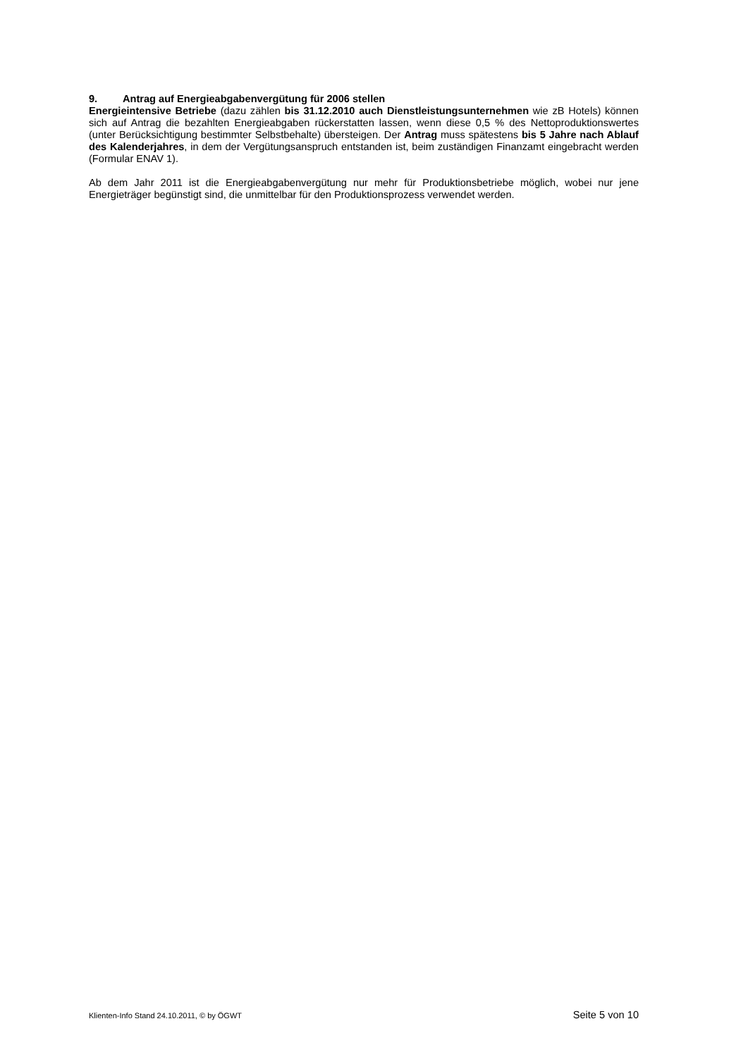9. Antrag auf Energieabgabenvergütung für 2006 stellen
Energieintensive Betriebe (dazu zählen bis 31.12.2010 auch Dienstleistungsunternehmen wie zB Hotels) können sich auf Antrag die bezahlten Energieabgaben rückerstatten lassen, wenn diese 0,5 % des Nettoproduktionswertes (unter Berücksichtigung bestimmter Selbstbehalte) übersteigen. Der Antrag muss spätestens bis 5 Jahre nach Ablauf des Kalenderjahres, in dem der Vergütungsanspruch entstanden ist, beim zuständigen Finanzamt eingebracht werden (Formular ENAV 1).
Ab dem Jahr 2011 ist die Energieabgabenvergütung nur mehr für Produktionsbetriebe möglich, wobei nur jene Energieträger begünstigt sind, die unmittelbar für den Produktionsprozess verwendet werden.
Klienten-Info Stand 24.10.2011, © by ÖGWT Seite 5 von 10